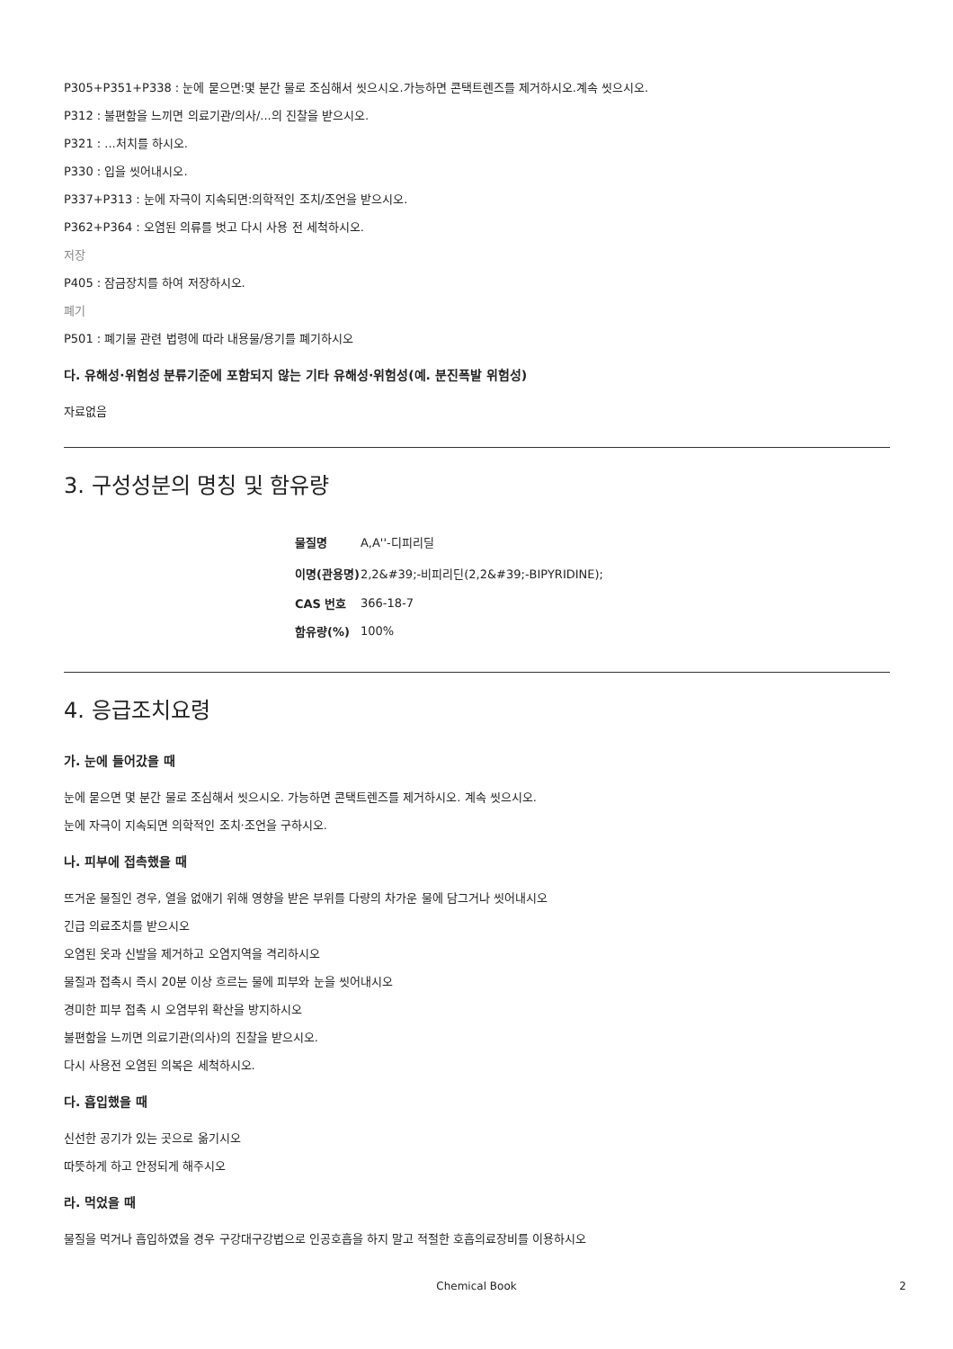P305+P351+P338 : 눈에 묻으면:몇 분간 물로 조심해서 씻으시오.가능하면 콘택트렌즈를 제거하시오.계속 씻으시오.
P312 : 불편함을 느끼면 의료기관/의사/...의 진찰을 받으시오.
P321 : ...처치를 하시오.
P330 : 입을 씻어내시오.
P337+P313 : 눈에 자극이 지속되면:의학적인 조치/조언을 받으시오.
P362+P364 : 오염된 의류를 벗고 다시 사용 전 세척하시오.
저장
P405 : 잠금장치를 하여 저장하시오.
폐기
P501 : 폐기물 관련 법령에 따라 내용물/용기를 폐기하시오
다. 유해성·위험성 분류기준에 포함되지 않는 기타 유해성·위험성(예. 분진폭발 위험성)
자료없음
3. 구성성분의 명칭 및 함유량
| 물질명 | A,A''-디피리딜 |
| 이명(관용명) | 2,2&#39;-비피리딘(2,2&#39;-BIPYRIDINE); |
| CAS 번호 | 366-18-7 |
| 함유량(%) | 100% |
4. 응급조치요령
가. 눈에 들어갔을 때
눈에 묻으면 몇 분간 물로 조심해서 씻으시오. 가능하면 콘택트렌즈를 제거하시오. 계속 씻으시오.
눈에 자극이 지속되면 의학적인 조치·조언을 구하시오.
나. 피부에 접촉했을 때
뜨거운 물질인 경우, 열을 없애기 위해 영향을 받은 부위를 다량의 차가운 물에 담그거나 씻어내시오
긴급 의료조치를 받으시오
오염된 옷과 신발을 제거하고 오염지역을 격리하시오
물질과 접촉시 즉시 20분 이상 흐르는 물에 피부와 눈을 씻어내시오
경미한 피부 접촉 시 오염부위 확산을 방지하시오
불편함을 느끼면 의료기관(의사)의 진찰을 받으시오.
다시 사용전 오염된 의복은 세척하시오.
다. 흡입했을 때
신선한 공기가 있는 곳으로 옮기시오
따뜻하게 하고 안정되게 해주시오
라. 먹었을 때
물질을 먹거나 흡입하였을 경우 구강대구강법으로 인공호흡을 하지 말고 적절한 호흡의료장비를 이용하시오
Chemical Book 2